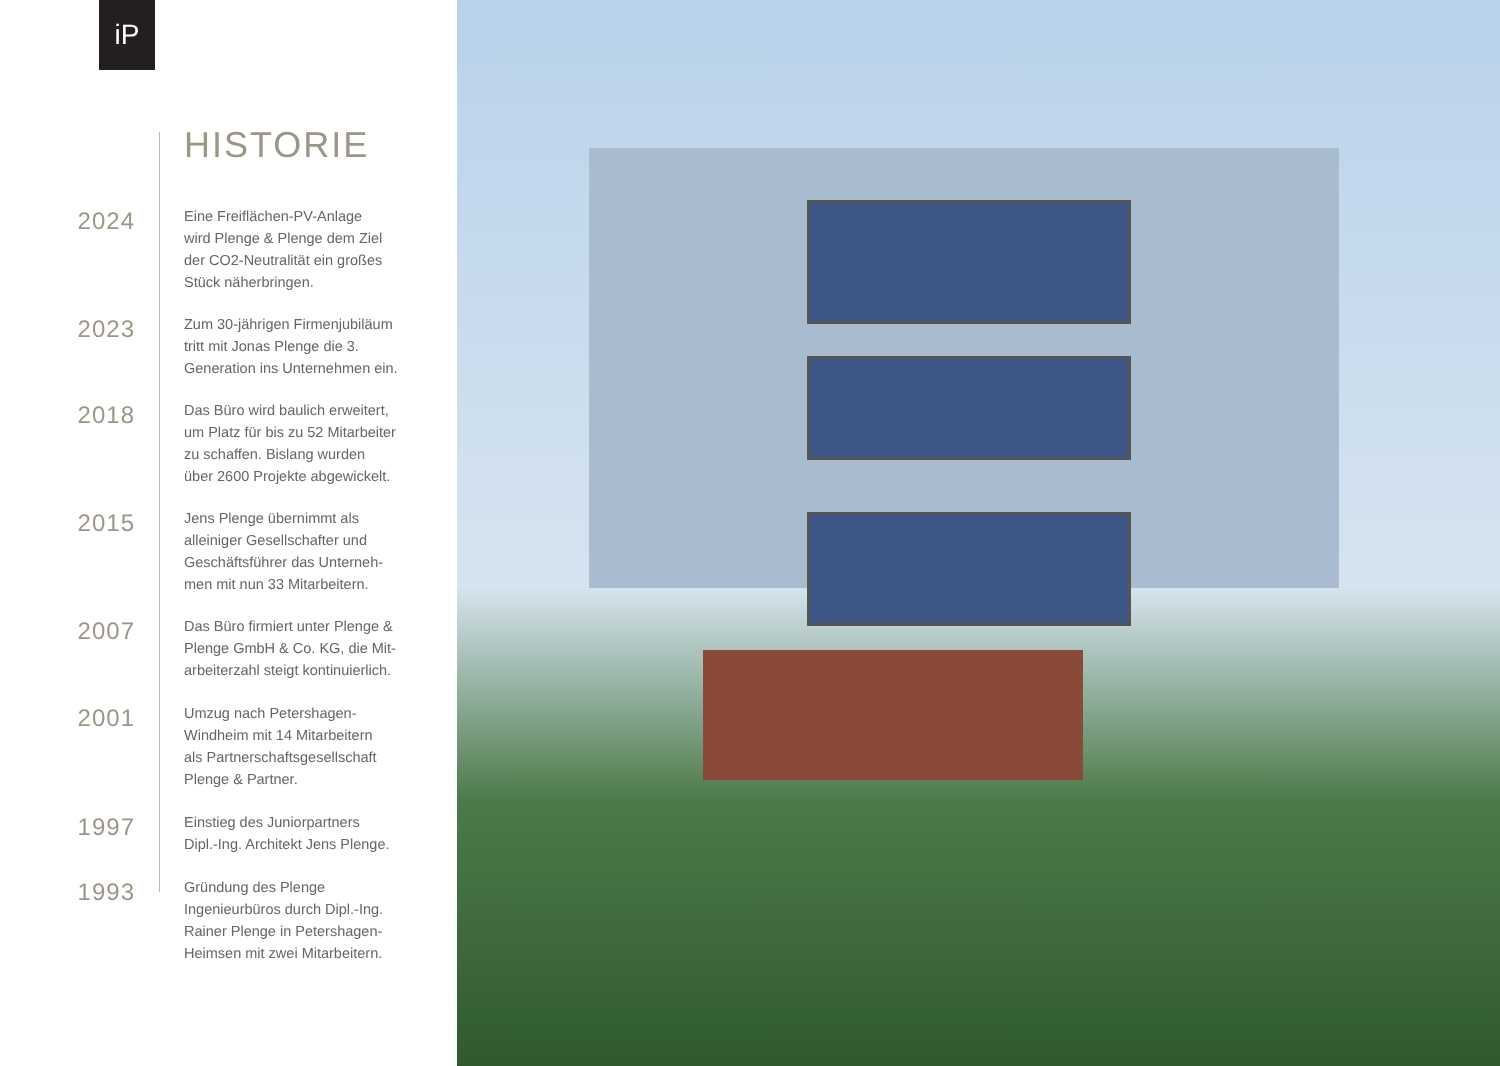iP
HISTORIE
2024
Eine Freiflächen-PV-Anlage
wird Plenge & Plenge dem Ziel
der CO2-Neutralität ein großes
Stück näherbringen.
2023
Zum 30-jährigen Firmenjubiläum
tritt mit Jonas Plenge die 3.
Generation ins Unternehmen ein.
2018
Das Büro wird baulich erweitert,
um Platz für bis zu 52 Mitarbeiter
zu schaffen. Bislang wurden
über 2600 Projekte abgewickelt.
2015
Jens Plenge übernimmt als
alleiniger Gesellschafter und
Geschäftsführer das Unterneh-
men mit nun 33 Mitarbeitern.
2007
Das Büro firmiert unter Plenge &
Plenge GmbH & Co. KG, die Mit-
arbeiterzahl steigt kontinuierlich.
2001
Umzug nach Petershagen-
Windheim mit 14 Mitarbeitern
als Partnerschaftsgesellschaft
Plenge & Partner.
1997
Einstieg des Juniorpartners
Dipl.-Ing. Architekt Jens Plenge.
1993
Gründung des Plenge
Ingenieurbüros durch Dipl.-Ing.
Rainer Plenge in Petershagen-
Heimsen mit zwei Mitarbeitern.